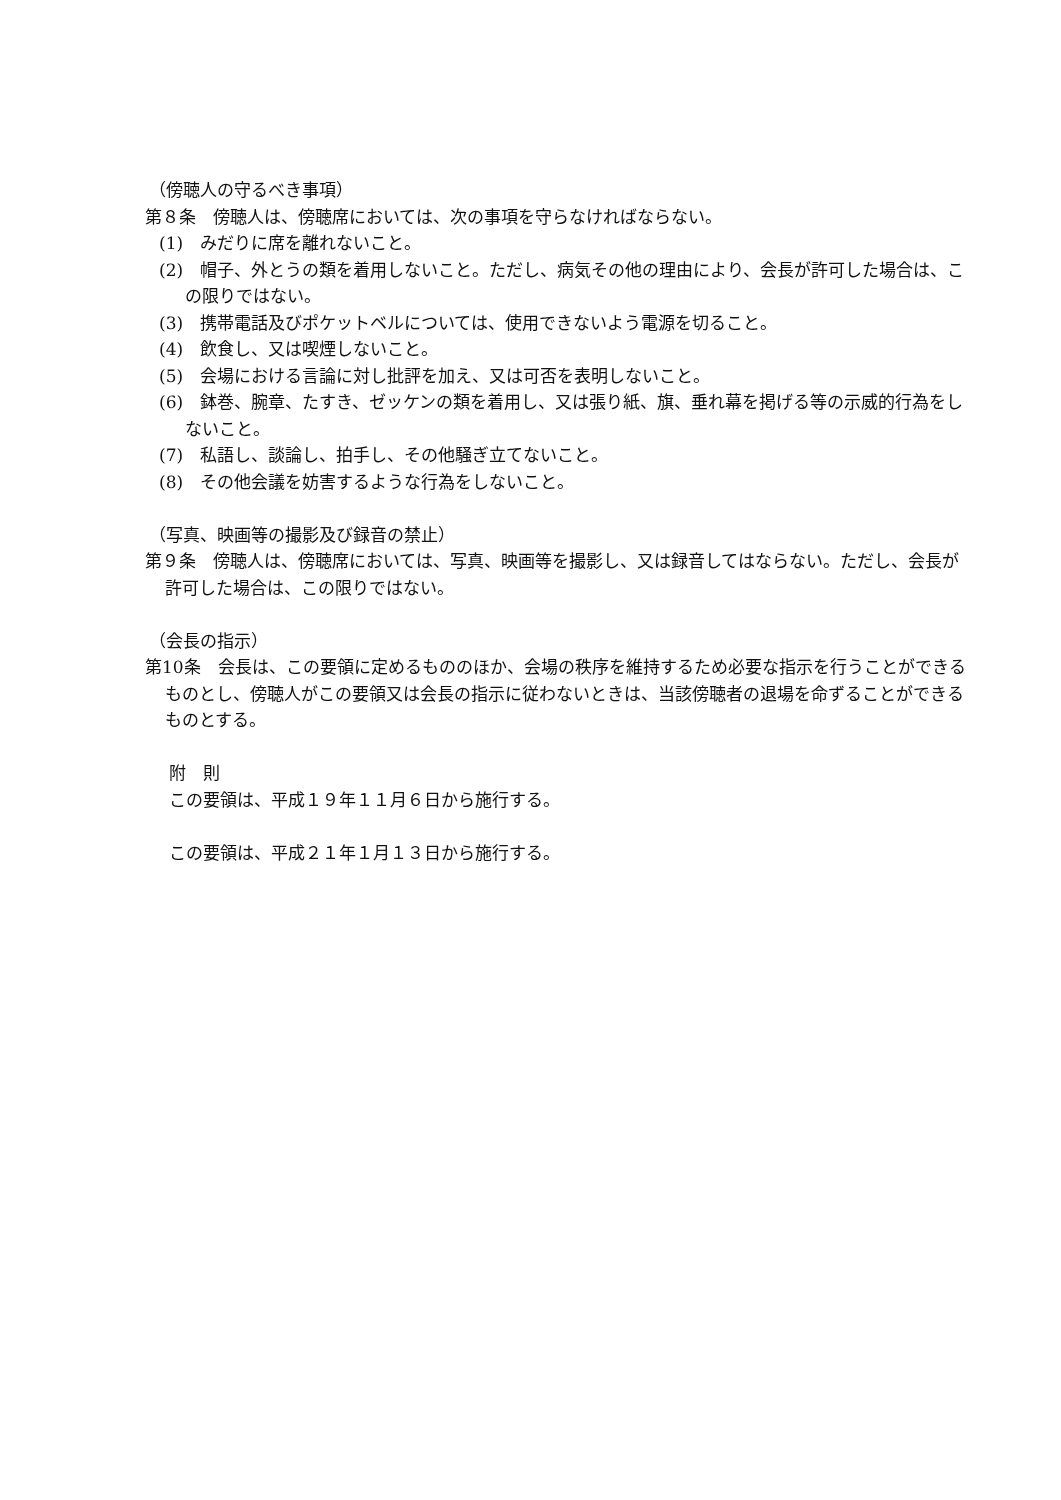（傍聴人の守るべき事項）
第８条　傍聴人は、傍聴席においては、次の事項を守らなければならない。
(1)　みだりに席を離れないこと。
(2)　帽子、外とうの類を着用しないこと。ただし、病気その他の理由により、会長が許可した場合は、この限りではない。
(3)　携帯電話及びポケットベルについては、使用できないよう電源を切ること。
(4)　飲食し、又は喫煙しないこと。
(5)　会場における言論に対し批評を加え、又は可否を表明しないこと。
(6)　鉢巻、腕章、たすき、ゼッケンの類を着用し、又は張り紙、旗、垂れ幕を掲げる等の示威的行為をしないこと。
(7)　私語し、談論し、拍手し、その他騒ぎ立てないこと。
(8)　その他会議を妨害するような行為をしないこと。
（写真、映画等の撮影及び録音の禁止）
第９条　傍聴人は、傍聴席においては、写真、映画等を撮影し、又は録音してはならない。ただし、会長が許可した場合は、この限りではない。
（会長の指示）
第10条　会長は、この要領に定めるもののほか、会場の秩序を維持するため必要な指示を行うことができるものとし、傍聴人がこの要領又は会長の指示に従わないときは、当該傍聴者の退場を命ずることができるものとする。
附　則
この要領は、平成１９年１１月６日から施行する。
この要領は、平成２１年１月１３日から施行する。